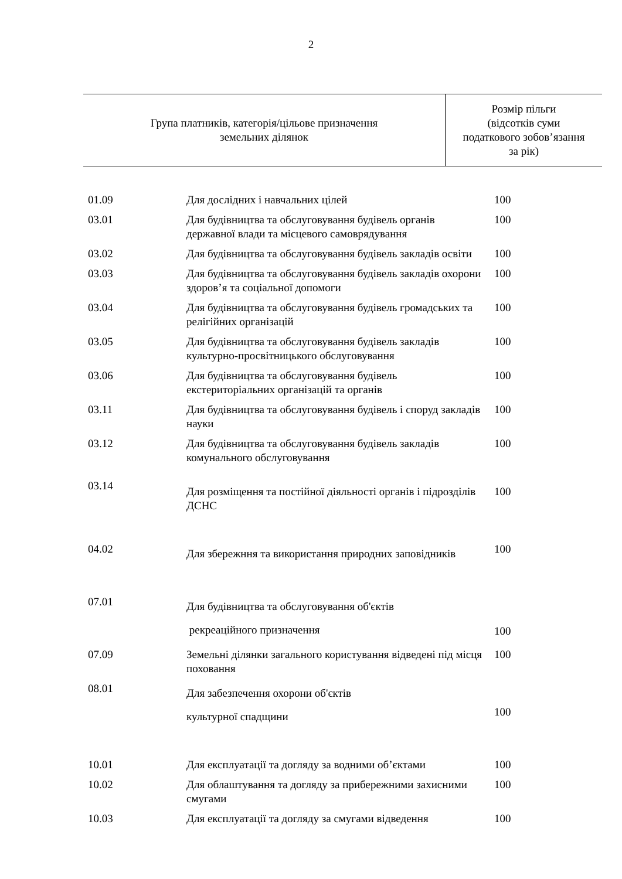2
| Група платників, категорія/цільове призначення земельних ділянок | Розмір пільги (відсотків суми податкового зобов’язання за рік) |
| --- | --- |
| 01.09 | Для дослідних і навчальних цілей | 100 |
| 03.01 | Для будівництва та обслуговування будівель органів державної влади та місцевого самоврядування | 100 |
| 03.02 | Для будівництва та обслуговування будівель закладів освіти | 100 |
| 03.03 | Для будівництва та обслуговування будівель закладів охорони здоров’я та соціальної допомоги | 100 |
| 03.04 | Для будівництва та обслуговування будівель громадських та релігійних організацій | 100 |
| 03.05 | Для будівництва та обслуговування будівель закладів культурно-просвітницького обслуговування | 100 |
| 03.06 | Для будівництва та обслуговування будівель екстериторіальних організацій та органів | 100 |
| 03.11 | Для будівництва та обслуговування будівель і споруд закладів науки | 100 |
| 03.12 | Для будівництва та обслуговування будівель закладів комунального обслуговування | 100 |
| 03.14 | Для розміщення та постійної діяльності органів і підрозділів ДСНС | 100 |
| 04.02 | Для збережння та використання природних заповідників | 100 |
| 07.01 | Для будівництва та обслуговування об'єктів рекреаційного призначення | 100 |
| 07.09 | Земельні ділянки загального користування відведені під місця поховання | 100 |
| 08.01 | Для забезпечення охорони об'єктів культурної спадщини | 100 |
| 10.01 | Для експлуатації та догляду за водними об’єктами | 100 |
| 10.02 | Для облаштування та догляду за прибережними захисними смугами | 100 |
| 10.03 | Для експлуатації та догляду за смугами відведення | 100 |